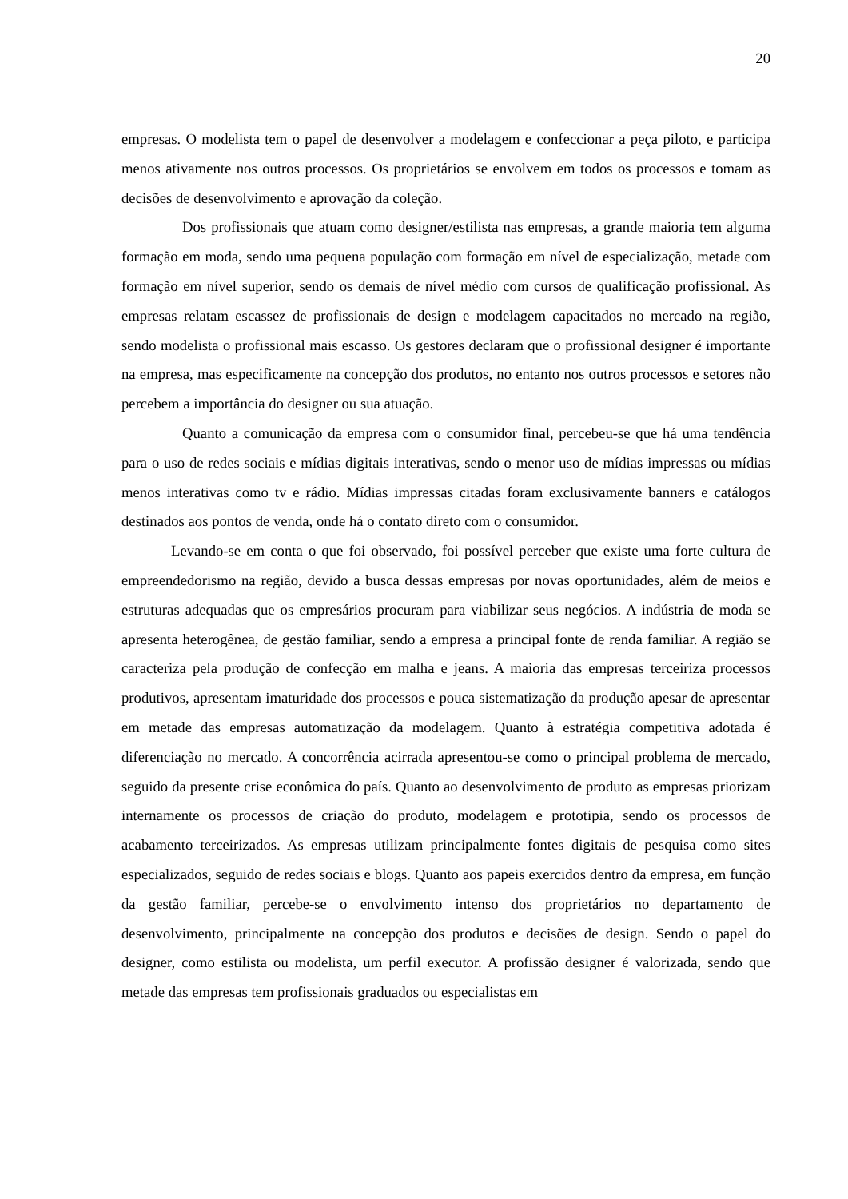20
empresas. O modelista tem o papel de desenvolver a modelagem e confeccionar a peça piloto, e participa menos ativamente nos outros processos. Os proprietários se envolvem em todos os processos e tomam as decisões de desenvolvimento e aprovação da coleção.
Dos profissionais que atuam como designer/estilista nas empresas, a grande maioria tem alguma formação em moda, sendo uma pequena população com formação em nível de especialização, metade com formação em nível superior, sendo os demais de nível médio com cursos de qualificação profissional. As empresas relatam escassez de profissionais de design e modelagem capacitados no mercado na região, sendo modelista o profissional mais escasso. Os gestores declaram que o profissional designer é importante na empresa, mas especificamente na concepção dos produtos, no entanto nos outros processos e setores não percebem a importância do designer ou sua atuação.
Quanto a comunicação da empresa com o consumidor final, percebeu-se que há uma tendência para o uso de redes sociais e mídias digitais interativas, sendo o menor uso de mídias impressas ou mídias menos interativas como tv e rádio. Mídias impressas citadas foram exclusivamente banners e catálogos destinados aos pontos de venda, onde há o contato direto com o consumidor.
Levando-se em conta o que foi observado, foi possível perceber que existe uma forte cultura de empreendedorismo na região, devido a busca dessas empresas por novas oportunidades, além de meios e estruturas adequadas que os empresários procuram para viabilizar seus negócios. A indústria de moda se apresenta heterogênea, de gestão familiar, sendo a empresa a principal fonte de renda familiar. A região se caracteriza pela produção de confecção em malha e jeans. A maioria das empresas terceiriza processos produtivos, apresentam imaturidade dos processos e pouca sistematização da produção apesar de apresentar em metade das empresas automatização da modelagem. Quanto à estratégia competitiva adotada é diferenciação no mercado. A concorrência acirrada apresentou-se como o principal problema de mercado, seguido da presente crise econômica do país. Quanto ao desenvolvimento de produto as empresas priorizam internamente os processos de criação do produto, modelagem e prototipia, sendo os processos de acabamento terceirizados. As empresas utilizam principalmente fontes digitais de pesquisa como sites especializados, seguido de redes sociais e blogs. Quanto aos papeis exercidos dentro da empresa, em função da gestão familiar, percebe-se o envolvimento intenso dos proprietários no departamento de desenvolvimento, principalmente na concepção dos produtos e decisões de design. Sendo o papel do designer, como estilista ou modelista, um perfil executor. A profissão designer é valorizada, sendo que metade das empresas tem profissionais graduados ou especialistas em